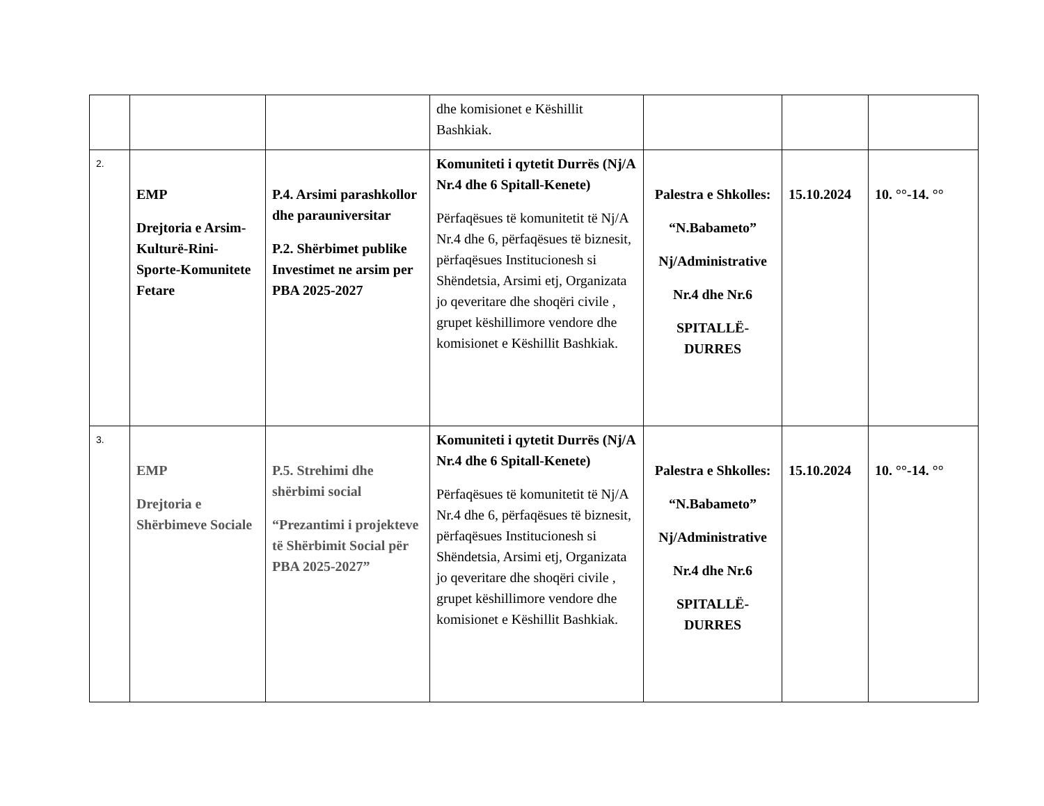| | | | dhe komisionet e Këshillit Bashkiak. | | | |
| 2. | EMP Drejtoria e Arsim-Kulturë-Rini-Sporte-Komunitete Fetare | P.4. Arsimi parashkollor dhe parauniversitar P.2. Shërbimet publike Investimet ne arsim per PBA 2025-2027 | Komuniteti i qytetit Durrës (Nj/A Nr.4 dhe 6 Spitall-Kenete) Përfaqësues të komunitetit të Nj/A Nr.4 dhe 6, përfaqësues të biznesit, përfaqësues Institucionesh si Shëndetsia, Arsimi etj, Organizata jo qeveritare dhe shoqëri civile , grupet këshillimore vendore dhe komisionet e Këshillit Bashkiak. | Palestra e Shkolles: “N.Babameto” Nj/Administrative Nr.4 dhe Nr.6 SPITALLË-DURRES | 15.10.2024 | 10. °°-14. °° |
| 3. | EMP Drejtoria e Shërbimeve Sociale | P.5. Strehimi dhe shërbimi social “Prezantimi i projekteve të Shërbimit Social për PBA 2025-2027” | Komuniteti i qytetit Durrës (Nj/A Nr.4 dhe 6 Spitall-Kenete) Përfaqësues të komunitetit të Nj/A Nr.4 dhe 6, përfaqësues të biznesit, përfaqësues Institucionesh si Shëndetsia, Arsimi etj, Organizata jo qeveritare dhe shoqëri civile , grupet këshillimore vendore dhe komisionet e Këshillit Bashkiak. | Palestra e Shkolles: “N.Babameto” Nj/Administrative Nr.4 dhe Nr.6 SPITALLË-DURRES | 15.10.2024 | 10. °°-14. °° |